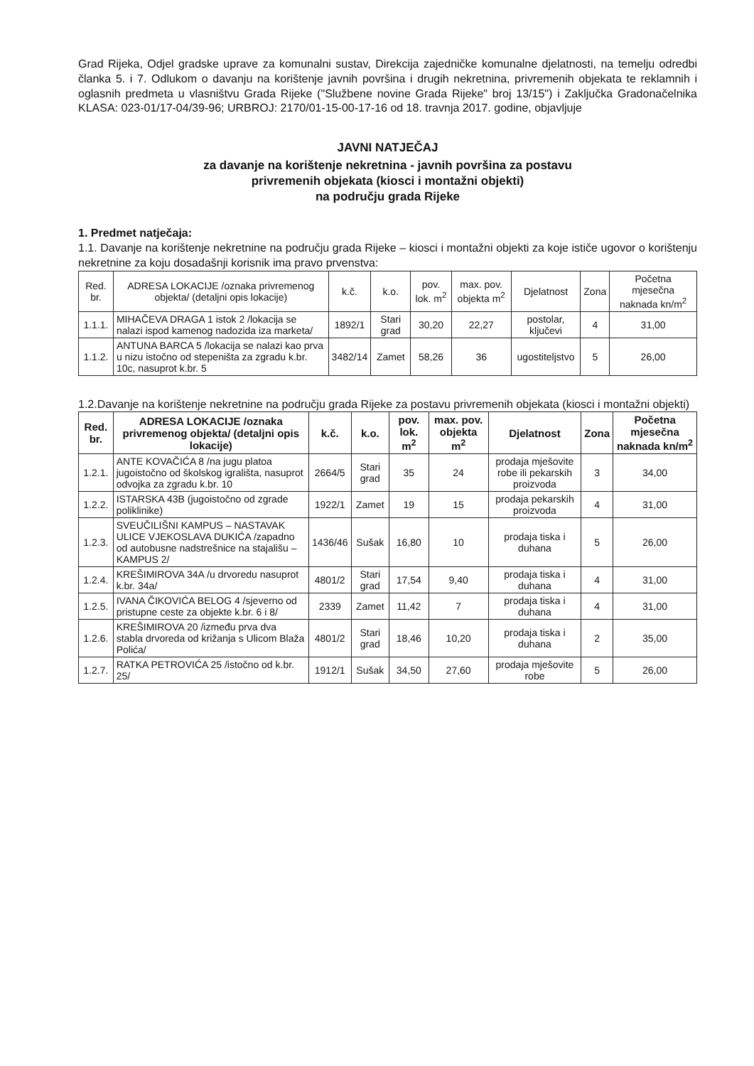Grad Rijeka, Odjel gradske uprave za komunalni sustav, Direkcija zajedničke komunalne djelatnosti, na temelju odredbi članka 5. i 7. Odlukom o davanju na korištenje javnih površina i drugih nekretnina, privremenih objekata te reklamnih i oglasnih predmeta u vlasništvu Grada Rijeke ("Službene novine Grada Rijeke" broj 13/15") i Zaključka Gradonačelnika KLASA: 023-01/17-04/39-96; URBROJ: 2170/01-15-00-17-16 od 18. travnja 2017. godine, objavljuje
JAVNI NATJEČAJ
za davanje na korištenje nekretnina - javnih površina za postavu
privremenih objekata (kiosci i montažni objekti)
na području grada Rijeke
1. Predmet natječaja:
1.1. Davanje na korištenje nekretnine na području grada Rijeke – kiosci i montažni objekti za koje ističe ugovor o korištenju nekretnine za koju dosadašnji korisnik ima pravo prvenstva:
| Red. br. | ADRESA LOKACIJE /oznaka privremenog objekta/ (detaljni opis lokacije) | k.č. | k.o. | pov. lok. m<sup>2</sup> | max. pov. objekta m<sup>2</sup> | Djelatnost | Zona | Početna mjesečna naknada kn/m<sup>2</sup> |
| --- | --- | --- | --- | --- | --- | --- | --- | --- |
| 1.1.1. | MIHAČEVA DRAGA 1 istok 2 /lokacija se nalazi ispod kamenog nadozida iza marketa/ | 1892/1 | Stari grad | 30,20 | 22,27 | postolar, ključevi | 4 | 31,00 |
| 1.1.2. | ANTUNA BARCA 5 /lokacija se nalazi kao prva u nizu istočno od stepeništa za zgradu k.br. 10c, nasuprot k.br. 5 | 3482/14 | Zamet | 58,26 | 36 | ugostiteljstvo | 5 | 26,00 |
1.2.Davanje na korištenje nekretnine na području grada Rijeke za postavu privremenih objekata (kiosci i montažni objekti)
| Red. br. | ADRESA LOKACIJE /oznaka privremenog objekta/ (detaljni opis lokacije) | k.č. | k.o. | pov. lok. m<sup>2</sup> | max. pov. objekta m<sup>2</sup> | Djelatnost | Zona | Početna mjesečna naknada kn/m<sup>2</sup> |
| --- | --- | --- | --- | --- | --- | --- | --- | --- |
| 1.2.1. | ANTE KOVAČIĆA 8 /na jugu platoa jugoistočno od školskog igrališta, nasuprot odvojka za zgradu k.br. 10 | 2664/5 | Stari grad | 35 | 24 | prodaja mješovite robe ili pekarskih proizvoda | 3 | 34,00 |
| 1.2.2. | ISTARSKA 43B (jugoistočno od zgrade poliklinike) | 1922/1 | Zamet | 19 | 15 | prodaja pekarskih proizvoda | 4 | 31,00 |
| 1.2.3. | SVEUČILIŠNI KAMPUS – NASTAVAK ULICE VJEKOSLAVA DUKIĆA /zapadno od autobusne nadstrešnice na stajališu – KAMPUS 2/ | 1436/46 | Sušak | 16,80 | 10 | prodaja tiska i duhana | 5 | 26,00 |
| 1.2.4. | KREŠIMIROVA 34A /u drvoredu nasuprot k.br. 34a/ | 4801/2 | Stari grad | 17,54 | 9,40 | prodaja tiska i duhana | 4 | 31,00 |
| 1.2.5. | IVANA ČIKOVIĆA BELOG 4 /sjeverno od pristupne ceste za objekte k.br. 6 i 8/ | 2339 | Zamet | 11,42 | 7 | prodaja tiska i duhana | 4 | 31,00 |
| 1.2.6. | KREŠIMIROVA 20 /između prva dva stabla drvoreda od križanja s Ulicom Blaža Polića/ | 4801/2 | Stari grad | 18,46 | 10,20 | prodaja tiska i duhana | 2 | 35,00 |
| 1.2.7. | RATKA PETROVIĆA 25 /istočno od k.br. 25/ | 1912/1 | Sušak | 34,50 | 27,60 | prodaja mješovite robe | 5 | 26,00 |